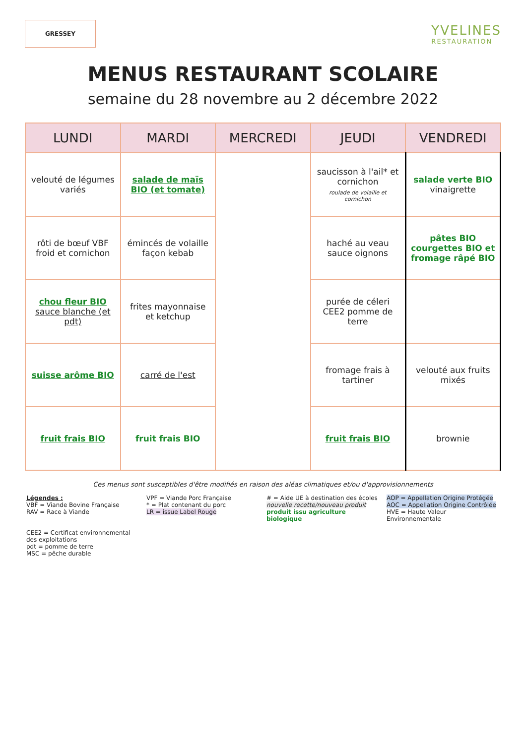GRESSEY
YVELINES
RESTAURATION
MENUS RESTAURANT SCOLAIRE
semaine du 28 novembre au 2 décembre 2022
| LUNDI | MARDI | MERCREDI | JEUDI | VENDREDI |
| --- | --- | --- | --- | --- |
| velouté de légumes variés | salade de maïs BIO (et tomate) | | saucisson à l'ail* et cornichon roulade de volaille et cornichon | salade verte BIO vinaigrette |
| rôti de bœuf VBF froid et cornichon | émincés de volaille façon kebab | | haché au veau sauce oignons | pâtes BIO courgettes BIO et fromage râpé BIO |
| chou fleur BIO sauce blanche (et pdt) | frites mayonnaise et ketchup | | purée de céleri CEE2 pomme de terre | |
| suisse arôme BIO | carré de l'est | | fromage frais à tartiner | velouté aux fruits mixés |
| fruit frais BIO | fruit frais BIO | | fruit frais BIO | brownie |
Ces menus sont susceptibles d'être modifiés en raison des aléas climatiques et/ou d'approvisionnements
Légendes :
VBF = Viande Bovine Française
RAV = Race à Viande
VPF = Viande Porc Française
* = Plat contenant du porc
LR = issue Label Rouge
# = Aide UE à destination des écoles
nouvelle recette/nouveau produit
produit issu agriculture biologique
AOP = Appellation Origine Protégée
AOC = Appellation Origine Contrôlée
HVE = Haute Valeur Environnementale
CEE2 = Certificat environnemental des exploitations
pdt = pomme de terre
MSC = pêche durable